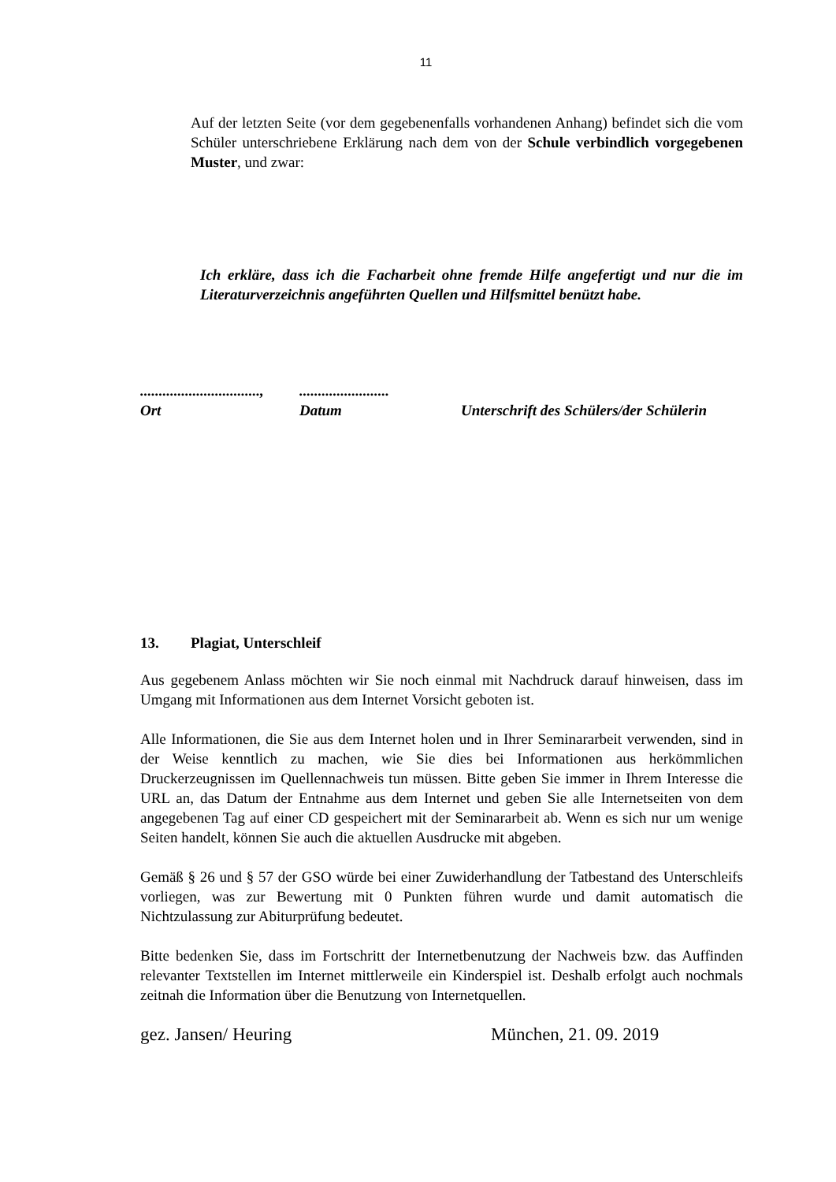11
Auf der letzten Seite (vor dem gegebenenfalls vorhandenen Anhang) befindet sich die vom Schüler unterschriebene Erklärung nach dem von der Schule verbindlich vorgegebenen Muster, und zwar:
Ich erkläre, dass ich die Facharbeit ohne fremde Hilfe angefertigt und nur die im Literaturverzeichnis angeführten Quellen und Hilfsmittel benützt habe.
................................,
Ort
........................
Datum
Unterschrift des Schülers/der Schülerin
13. Plagiat, Unterschleif
Aus gegebenem Anlass möchten wir Sie noch einmal mit Nachdruck darauf hinweisen, dass im Umgang mit Informationen aus dem Internet Vorsicht geboten ist.
Alle Informationen, die Sie aus dem Internet holen und in Ihrer Seminararbeit verwenden, sind in der Weise kenntlich zu machen, wie Sie dies bei Informationen aus herkömmlichen Druckerzeugnissen im Quellennachweis tun müssen. Bitte geben Sie immer in Ihrem Interesse die URL an, das Datum der Entnahme aus dem Internet und geben Sie alle Internetseiten von dem angegebenen Tag auf einer CD gespeichert mit der Seminararbeit ab. Wenn es sich nur um wenige Seiten handelt, können Sie auch die aktuellen Ausdrucke mit abgeben.
Gemäß § 26 und § 57 der GSO würde bei einer Zuwiderhandlung der Tatbestand des Unterschleifs vorliegen, was zur Bewertung mit 0 Punkten führen wurde und damit automatisch die Nichtzulassung zur Abiturprüfung bedeutet.
Bitte bedenken Sie, dass im Fortschritt der Internetbenutzung der Nachweis bzw. das Auffinden relevanter Textstellen im Internet mittlerweile ein Kinderspiel ist. Deshalb erfolgt auch nochmals zeitnah die Information über die Benutzung von Internetquellen.
gez. Jansen/ Heuring München, 21. 09. 2019